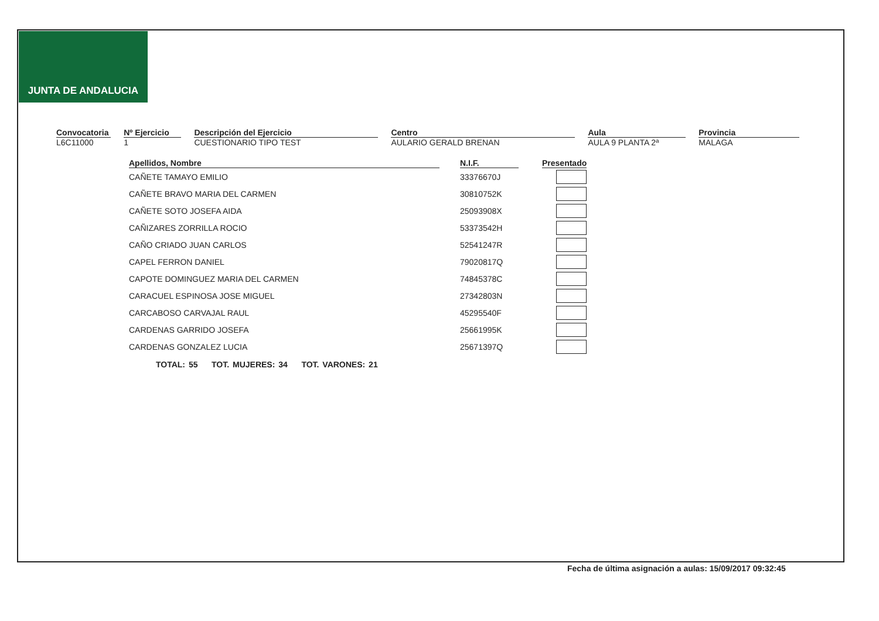JUNTA DE ANDALUCIA
Convocatoria
L6C11000
Nº Ejercicio
1
Descripción del Ejercicio
CUESTIONARIO TIPO TEST
Centro
AULARIO GERALD BRENAN
Aula
AULA 9 PLANTA 2ª
Provincia
MALAGA
| Apellidos, Nombre | | N.I.F. | | Presentado |
| --- | --- | --- | --- | --- |
| CAÑETE TAMAYO EMILIO | | 33376670J | | |
| CAÑETE BRAVO MARIA DEL CARMEN | | 30810752K | | |
| CAÑETE SOTO JOSEFA AIDA | | 25093908X | | |
| CAÑIZARES ZORRILLA ROCIO | | 53373542H | | |
| CAÑO CRIADO JUAN CARLOS | | 52541247R | | |
| CAPEL FERRON DANIEL | | 79020817Q | | |
| CAPOTE DOMINGUEZ MARIA DEL CARMEN | | 74845378C | | |
| CARACUEL ESPINOSA JOSE MIGUEL | | 27342803N | | |
| CARCABOSO CARVAJAL RAUL | | 45295540F | | |
| CARDENAS GARRIDO JOSEFA | | 25661995K | | |
| CARDENAS GONZALEZ LUCIA | | 25671397Q | | |
TOTAL: 55 TOT. MUJERES: 34 TOT. VARONES: 21
Fecha de última asignación a aulas: 15/09/2017 09:32:45